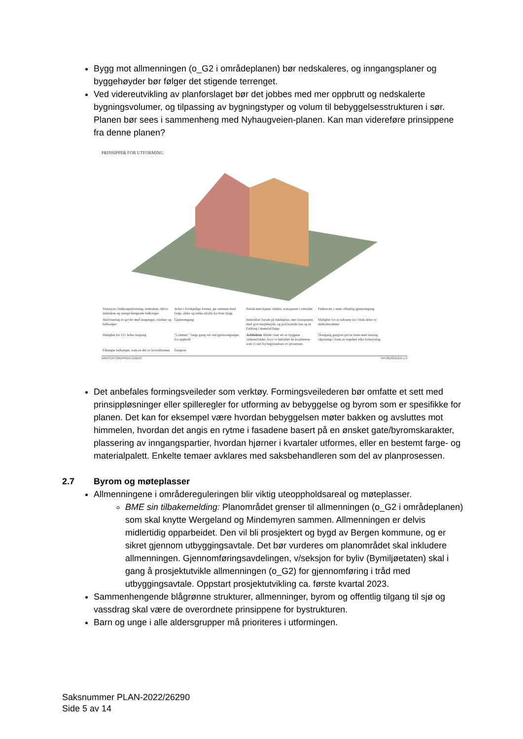Bygg mot allmenningen (o_G2 i områdeplanen) bør nedskaleres, og inngangsplaner og byggehøyder bør følger det stigende terrenget.
Ved videreutvikling av planforslaget bør det jobbes med mer oppbrutt og nedskalerte bygningsvolumer, og tilpassing av bygningstyper og volum til bebyggelsesstrukturen i sør. Planen bør sees i sammenheng med Nyhaugveien-planen. Kan man videreføre prinsippene fra denne planen?
PRINSIPPER FOR UTFORMING
Variasjon i balkongutforming, inntrukne, delvis inntrukne og utenpå hengende balkonger. Arker i forskjellige former, gir sammen med farge, ulike og unike utrykk for hver bygg Saltak med kjente vinkler, som passer i området. Fellesrom, i semi offentlig gjennomgang Aktivisering av gavler med innganger, vinduer og balkonger. Gjennomgang Inntrukket fasade på bakkeplan, mer transparent, med god etasjehøyde, og god kontakt inn og ut. Endring i material/farge Mulighet for at naboene tar i bruk deler av mellomrommet Mulighet for UU felles inngang "Lommer " langs gang vei ved gjennomganger, for opphold Arkitektur Bildet viser ett av byggene videreutviklet, hvor vi beholder de kvalitetene som vi satt fra begynnelsen av prosessen. Overgang gangvei-privat løses med terreng tilpasning i form av regnbed eller forhøyning. Påhengte balkonger, som en del av hovedformen. Gangvei
ARKITEKTGRUPPEN CUBUS NYHAUGVEIEN s.3
Det anbefales formingsveileder som verktøy. Formingsveilederen bør omfatte et sett med prinsippløsninger eller spilleregler for utforming av bebyggelse og byrom som er spesifikke for planen. Det kan for eksempel være hvordan bebyggelsen møter bakken og avsluttes mot himmelen, hvordan det angis en rytme i fasadene basert på en ønsket gate/byromskarakter, plassering av inngangspartier, hvordan hjørner i kvartaler utformes, eller en bestemt farge- og materialpalett. Enkelte temaer avklares med saksbehandleren som del av planprosessen.
2.7 Byrom og møteplasser
Allmenningene i områdereguleringen blir viktig uteoppholdsareal og møteplasser.
BME sin tilbakemelding: Planområdet grenser til allmenningen (o_G2 i områdeplanen) som skal knytte Wergeland og Mindemyren sammen. Allmenningen er delvis midlertidig opparbeidet. Den vil bli prosjektert og bygd av Bergen kommune, og er sikret gjennom utbyggingsavtale. Det bør vurderes om planområdet skal inkludere allmenningen. Gjennomføringsavdelingen, v/seksjon for byliv (Bymiljøetaten) skal i gang å prosjektutvikle allmenningen (o_G2) for gjennomføring i tråd med utbyggingsavtale. Oppstart prosjektutvikling ca. første kvartal 2023.
Sammenhengende blågrønne strukturer, allmenninger, byrom og offentlig tilgang til sjø og vassdrag skal være de overordnete prinsippene for bystrukturen.
Barn og unge i alle aldersgrupper må prioriteres i utformingen.
Saksnummer PLAN-2022/26290
Side 5 av 14